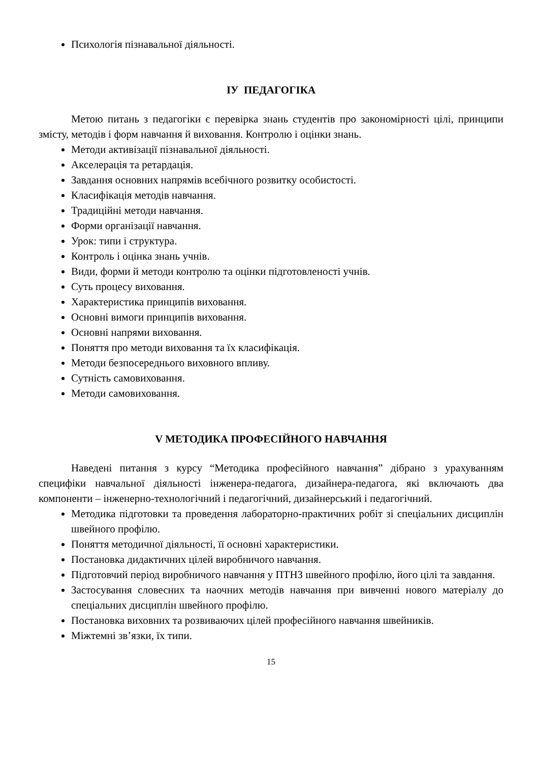Психологія пізнавальної діяльності.
ІУ ПЕДАГОГІКА
Метою питань з педагогіки є перевірка знань студентів про закономірності цілі, принципи змісту, методів і форм навчання й виховання. Контролю і оцінки знань.
Методи активізації пізнавальної діяльності.
Акселерація та ретардація.
Завдання основних напрямів всебічного розвитку особистості.
Класифікація методів навчання.
Традиційні методи навчання.
Форми організації навчання.
Урок: типи і структура.
Контроль і оцінка знань учнів.
Види, форми й методи контролю та оцінки підготовленості учнів.
Суть процесу виховання.
Характеристика принципів виховання.
Основні вимоги принципів виховання.
Основні напрями виховання.
Поняття про методи виховання та їх класифікація.
Методи безпосереднього виховного впливу.
Сутність самовиховання.
Методи самовиховання.
V МЕТОДИКА ПРОФЕСІЙНОГО НАВЧАННЯ
Наведені питання з курсу “Методика професійного навчання” дібрано з урахуванням специфіки навчальної діяльності інженера-педагога, дизайнера-педагога, які включають два компоненти – інженерно-технологічний і педагогічний, дизайнерський і педагогічний.
Методика підготовки та проведення лабораторно-практичних робіт зі спеціальних дисциплін швейного профілю.
Поняття методичної діяльності, її основні характеристики.
Постановка дидактичних цілей виробничого навчання.
Підготовчий період виробничого навчання у ПТНЗ швейного профілю, його цілі та завдання.
Застосування словесних та наочних методів навчання при вивченні нового матеріалу до спеціальних дисциплін швейного профілю.
Постановка виховних та розвиваючих цілей професійного навчання швейників.
Міжтемні зв’язки, їх типи.
15